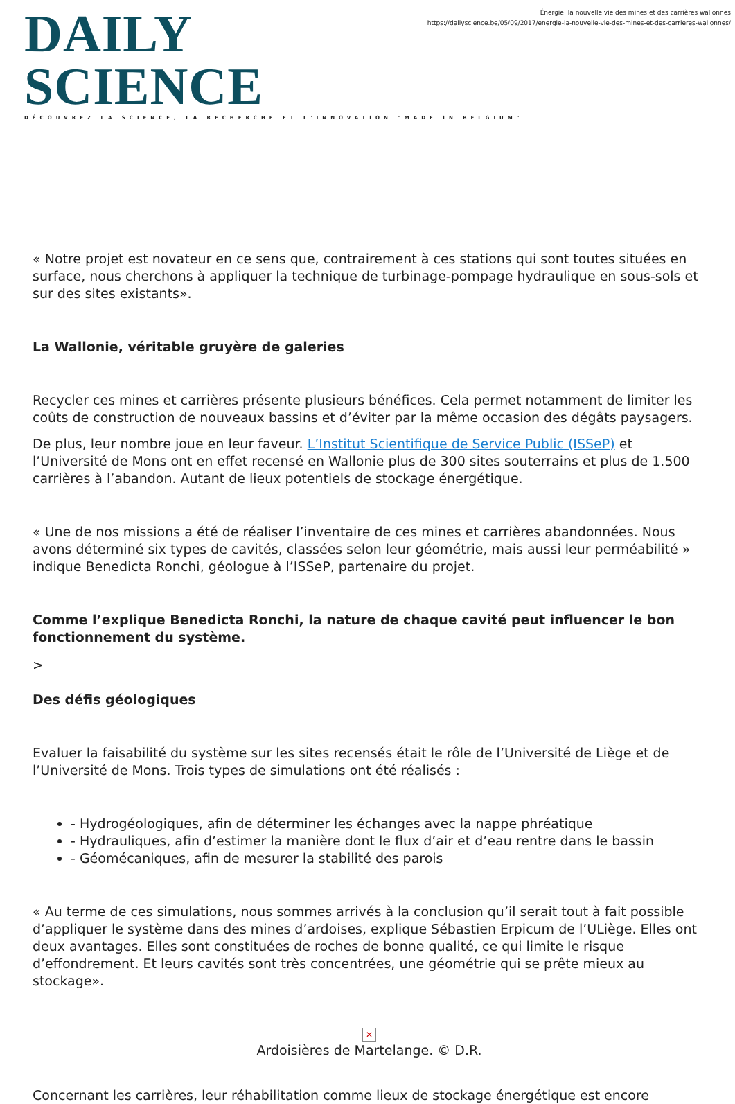DAILY SCIENCE
DÉCOUVREZ LA SCIENCE, LA RECHERCHE ET L'INNOVATION "MADE IN BELGIUM"
Énergie: la nouvelle vie des mines et des carrières wallonnes
https://dailyscience.be/05/09/2017/energie-la-nouvelle-vie-des-mines-et-des-carrieres-wallonnes/
« Notre projet est novateur en ce sens que, contrairement à ces stations qui sont toutes situées en surface, nous cherchons à appliquer la technique de turbinage-pompage hydraulique en sous-sols et sur des sites existants».
La Wallonie, véritable gruyère de galeries
Recycler ces mines et carrières présente plusieurs bénéfices. Cela permet notamment de limiter les coûts de construction de nouveaux bassins et d’éviter par la même occasion des dégâts paysagers.
De plus, leur nombre joue en leur faveur. L’Institut Scientifique de Service Public (ISSeP) et l’Université de Mons ont en effet recensé en Wallonie plus de 300 sites souterrains et plus de 1.500 carrières à l’abandon. Autant de lieux potentiels de stockage énergétique.
« Une de nos missions a été de réaliser l’inventaire de ces mines et carrières abandonnées. Nous avons déterminé six types de cavités, classées selon leur géométrie, mais aussi leur perméabilité » indique Benedicta Ronchi, géologue à l’ISSeP, partenaire du projet.
Comme l’explique Benedicta Ronchi, la nature de chaque cavité peut influencer le bon fonctionnement du système.
>
Des défis géologiques
Evaluer la faisabilité du système sur les sites recensés était le rôle de l’Université de Liège et de l’Université de Mons. Trois types de simulations ont été réalisés :
- Hydrogéologiques, afin de déterminer les échanges avec la nappe phréatique
- Hydrauliques, afin d’estimer la manière dont le flux d’air et d’eau rentre dans le bassin
- Géomécaniques, afin de mesurer la stabilité des parois
« Au terme de ces simulations, nous sommes arrivés à la conclusion qu’il serait tout à fait possible d’appliquer le système dans des mines d’ardoises, explique Sébastien Erpicum de l’ULiège. Elles ont deux avantages. Elles sont constituées de roches de bonne qualité, ce qui limite le risque d’effondrement. Et leurs cavités sont très concentrées, une géométrie qui se prête mieux au stockage».
✕
Ardoisières de Martelange. © D.R.
Concernant les carrières, leur réhabilitation comme lieux de stockage énergétique est encore